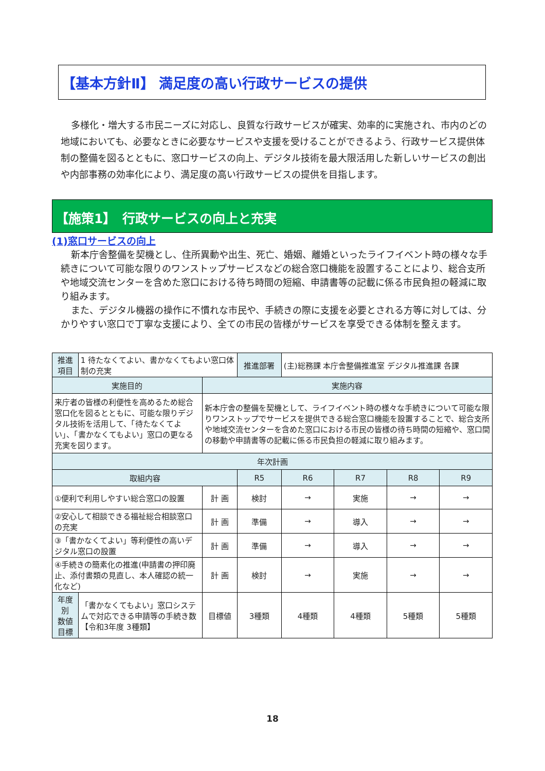【基本方針Ⅱ】 満足度の高い行政サービスの提供
多様化・増大する市民ニーズに対応し、良質な行政サービスが確実、効率的に実施され、市内のどの地域においても、必要なときに必要なサービスや支援を受けることができるよう、行政サービス提供体制の整備を図るとともに、窓口サービスの向上、デジタル技術を最大限活用した新しいサービスの創出や内部事務の効率化により、満足度の高い行政サービスの提供を目指します。
【施策1】　行政サービスの向上と充実
(1)窓口サービスの向上
新本庁舎整備を契機とし、住所異動や出生、死亡、婚姻、離婚といったライフイベント時の様々な手続きについて可能な限りのワンストップサービスなどの総合窓口機能を設置することにより、総合支所や地域交流センターを含めた窓口における待ち時間の短縮、申請書等の記載に係る市民負担の軽減に取り組みます。
また、デジタル機器の操作に不慣れな市民や、手続きの際に支援を必要とされる方等に対しては、分かりやすい窓口で丁寧な支援により、全ての市民の皆様がサービスを享受できる体制を整えます。
| 推進項目 | 1 待たなくてよい、書かなくてもよい窓口体制の充実 | | 推進部署 | (主)総務課 本庁舎整備推進室 デジタル推進課 各課 | | | |
| 実施目的 | | 実施内容 | | | | | |
| 来庁者の皆様の利便性を高めるため総合窓口化を図るとともに、可能な限りデジタル技術を活用して、「待たなくてよい」、「書かなくてもよい」窓口の更なる充実を図ります。 | | 新本庁舎の整備を契機として、ライフイベント時の様々な手続きについて可能な限りワンストップでサービスを提供できる総合窓口機能を設置することで、総合支所や地域交流センターを含めた窓口における市民の皆様の待ち時間の短縮や、窓口間の移動や申請書等の記載に係る市民負担の軽減に取り組みます。 | | | | | |
| 年次計画 | | | | | | | |
| 取組内容 | | | R5 | R6 | R7 | R8 | R9 |
| ①便利で利用しやすい総合窓口の設置 | | 計 画 | 検討 | → | 実施 | → | → |
| ②安心して相談できる福祉総合相談窓口の充実 | | 計 画 | 準備 | → | 導入 | → | → |
| ③「書かなくてよい」等利便性の高いデジタル窓口の設置 | | 計 画 | 準備 | → | 導入 | → | → |
| ④手続きの簡素化の推進(申請書の押印廃止、添付書類の見直し、本人確認の統一化など) | | 計 画 | 検討 | → | 実施 | → | → |
| 年度別 数値目標 | 「書かなくてもよい」窓口システムで対応できる申請等の手続き数 【令和3年度 3種類】 | 目標値 | 3種類 | 4種類 | 4種類 | 5種類 | 5種類 |
18